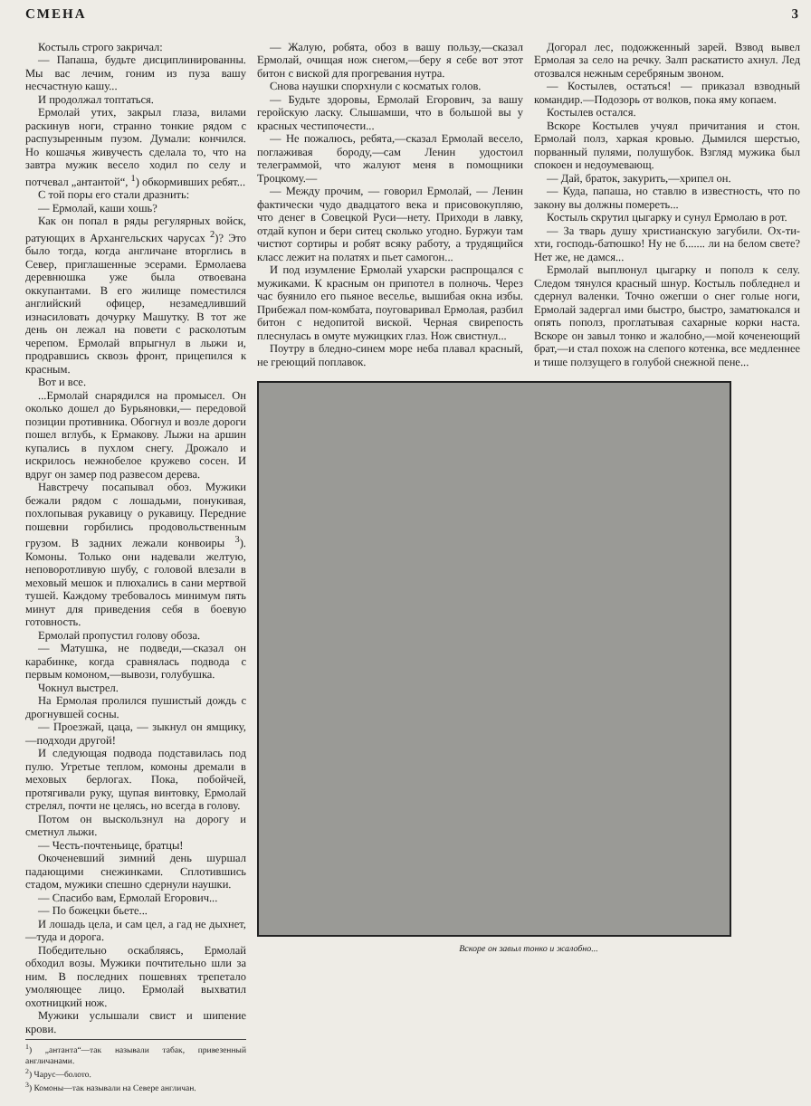СМЕНА 3
Костыль строго закричал:
— Папаша, будьте дисциплинированны. Мы вас лечим, гоним из пуза вашу несчастную кашу...
И продолжал топтаться.
Ермолай утих, закрыл глаза, вилами раскинув ноги, странно тонкие рядом с распузыренным пузом. Думали: кончился. Но кошачья живучесть сделала то, что на завтра мужик весело ходил по селу и потчевал „антантой“, <sup>1</sup>) обкормивших ребят...
С той поры его стали дразнить:
— Ермолай, каши хошь?
Как он попал в ряды регулярных войск, ратующих в Архангельских чарусах <sup>2</sup>)? Это было тогда, когда англичане вторглись в Север, приглашенные эсерами. Ермолаева деревнюшка уже была отвоевана оккупантами. В его жилище поместился английский офицер, незамедливший изнасиловать дочурку Машутку. В тот же день он лежал на повети с расколотым черепом. Ермолай впрыгнул в лыжи и, продравшись сквозь фронт, прицепился к красным.
Вот и все.
...Ермолай снарядился на промысел. Он околько дошел до Бурьяновки,— передовой позиции противника. Обогнул и возле дороги пошел вглубь, к Ермакову. Лыжи на аршин купались в пухлом снегу. Дрожало и искрилось нежнобелое кружево сосен. И вдруг он замер под развесом дерева.
Навстречу посапывал обоз. Мужики бежали рядом с лошадьми, понукивая, похлопывая рукавицу о рукавицу. Передние пошевни горбились продовольственным грузом. В задних лежали конвоиры <sup>3</sup>). Комоны. Только они надевали желтую, неповоротливую шубу, с головой влезали в меховый мешок и плюхались в сани мертвой тушей. Каждому требовалось минимум пять минут для приведения себя в боевую готовность.
Ермолай пропустил голову обоза.
— Матушка, не подведи,—сказал он карабинке, когда сравнялась подвода с первым комоном,—вывози, голубушка.
Чокнул выстрел.
На Ермолая пролился пушистый дождь с дрогнувшей сосны.
— Проезжай, цаца, — зыкнул он ямщику,—подходи другой!
И следующая подвода подставилась под пулю. Угретые теплом, комоны дремали в меховых берлогах. Пока, побойчей, протягивали руку, щупая винтовку, Ермолай стрелял, почти не целясь, но всегда в голову.
Потом он выскользнул на дорогу и сметнул лыжи.
— Честь-почтеньице, братцы!
Окоченевший зимний день шуршал падающими снежинками. Сплотившись стадом, мужики спешно сдернули наушки.
— Спасибо вам, Ермолай Егорович...
— По божецки бьете...
И лошадь цела, и сам цел, а гад не дыхнет,—туда и дорога.
Победительно оскабляясь, Ермолай обходил возы. Мужики почтительно шли за ним. В последних пошевнях трепетало умоляющее лицо. Ермолай выхватил охотницкий нож.
Мужики услышали свист и шипение крови.
<sup>1</sup>) „антанта“—так называли табак, привезенный англичанами.
<sup>2</sup>) Чарус—болото.
<sup>3</sup>) Комоны—так называли на Севере англичан.
— Жалую, робята, обоз в вашу пользу,—сказал Ермолай, очищая нож снегом,—беру я себе вот этот битон с виской для прогревания нутра.
Снова наушки спорхнули с косматых голов.
— Будьте здоровы, Ермолай Егорович, за вашу геройскую ласку. Слышамши, что в большой вы у красных честипочести...
— Не пожалюсь, ребята,—сказал Ермолай весело, поглаживая бороду,—сам Ленин удостоил телеграммой, что жалуют меня в помощники Троцкому.—
— Между прочим, — говорил Ермолай, — Ленин фактически чудо двадцатого века и присовокупляю, что денег в Совецкой Руси—нету. Приходи в лавку, отдай купон и бери ситец сколько угодно. Буржуи там чистют сортиры и робят всяку работу, а трудящийся класс лежит на полатях и пьет самогон...
И под изумление Ермолай ухарски распрощался с мужиками. К красным он припотел в полночь. Через час буянило его пьяное веселье, вышибая окна избы. Прибежал пом-комбата, поуговаривал Ермолая, разбил битон с недопитой виской. Черная свирепость плеснулась в омуте мужицких глаз. Нож свистнул...
Поутру в бледно-синем море неба плавал красный, не греющий поплавок.
Догорал лес, подожженный зарей. Взвод вывел Ермолая за село на речку. Залп раскатисто ахнул. Лед отозвался нежным серебряным звоном.
— Костылев, остаться! — приказал взводный командир.—Подозорь от волков, пока яму копаем.
Костылев остался.
Вскоре Костылев учуял причитания и стон. Ермолай полз, харкая кровью. Дымился шерстью, порванный пулями, полушубок. Взгляд мужика был спокоен и недоумевающ.
— Дай, браток, закурить,—хрипел он.
— Куда, папаша, но ставлю в известность, что по закону вы должны помереть...
Костыль скрутил цыгарку и сунул Ермолаю в рот.
— За тварь душу христианскую загубили. Ох-ти-хти, господь-батюшко! Ну не б....... ли на белом свете? Нет же, не дамся...
Ермолай выплюнул цыгарку и пополз к селу. Следом тянулся красный шнур. Костыль побледнел и сдернул валенки. Точно ожегши о снег голые ноги, Ермолай задергал ими быстро, быстро, заматюкался и опять пополз, проглатывая сахарные корки наста. Вскоре он завыл тонко и жалобно,—мой коченеющий брат,—и стал похож на слепого котенка, все медленнее и тише ползущего в голубой снежной пене...
Вскоре он завыл тонко и жалобно...